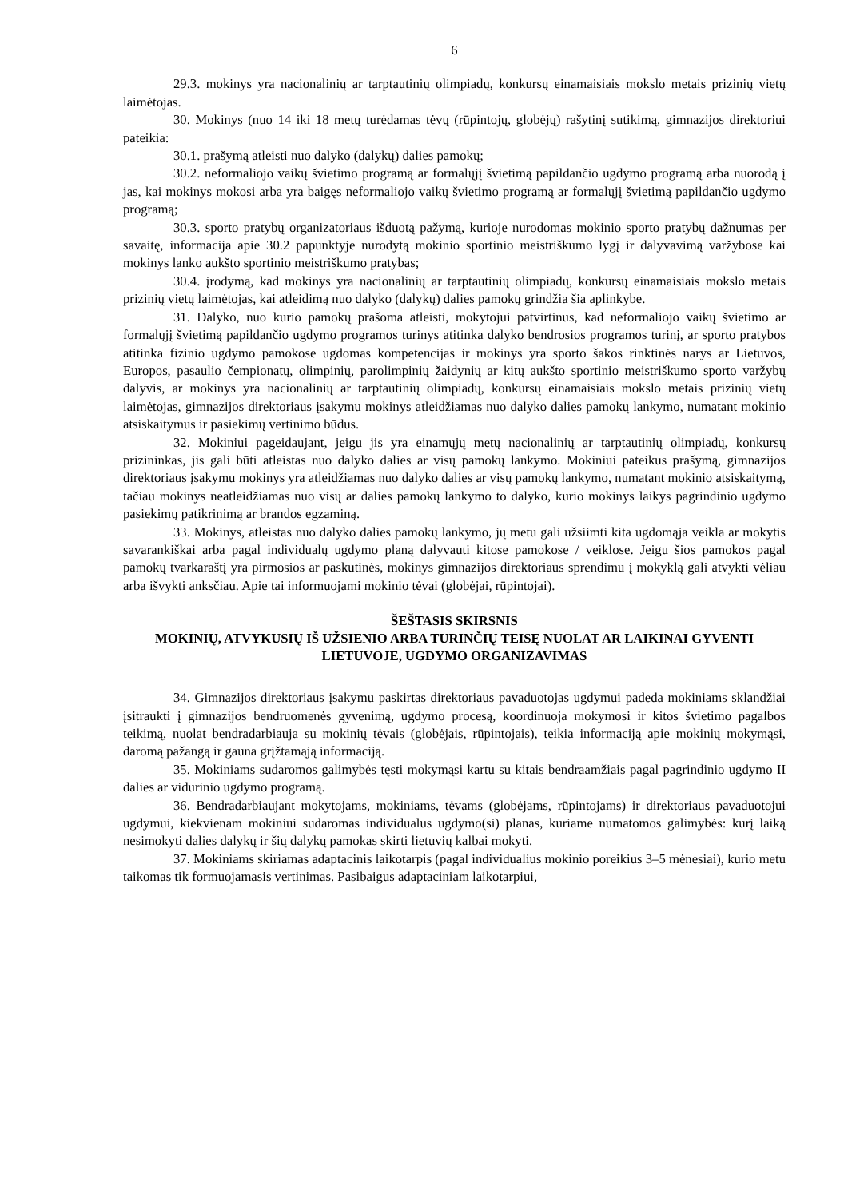6
29.3. mokinys yra nacionalinių ar tarptautinių olimpiadų, konkursų einamaisiais mokslo metais prizinių vietų laimėtojas.
30. Mokinys (nuo 14 iki 18 metų turėdamas tėvų (rūpintojų, globėjų) rašytinį sutikimą, gimnazijos direktoriui pateikia:
30.1. prašymą atleisti nuo dalyko (dalykų) dalies pamokų;
30.2. neformaliojo vaikų švietimo programą ar formalųjį švietimą papildančio ugdymo programą arba nuorodą į jas, kai mokinys mokosi arba yra baigęs neformaliojo vaikų švietimo programą ar formalųjį švietimą papildančio ugdymo programą;
30.3. sporto pratybų organizatoriaus išduotą pažymą, kurioje nurodomas mokinio sporto pratybų dažnumas per savaitę, informacija apie 30.2 papunktyje nurodytą mokinio sportinio meistriškumo lygį ir dalyvavimą varžybose kai mokinys lanko aukšto sportinio meistriškumo pratybas;
30.4. įrodymą, kad mokinys yra nacionalinių ar tarptautinių olimpiadų, konkursų einamaisiais mokslo metais prizinių vietų laimėtojas, kai atleidimą nuo dalyko (dalykų) dalies pamokų grindžia šia aplinkybe.
31. Dalyko, nuo kurio pamokų prašoma atleisti, mokytojui patvirtinus, kad neformaliojo vaikų švietimo ar formalųjį švietimą papildančio ugdymo programos turinys atitinka dalyko bendrosios programos turinį, ar sporto pratybos atitinka fizinio ugdymo pamokose ugdomas kompetencijas ir mokinys yra sporto šakos rinktinės narys ar Lietuvos, Europos, pasaulio čempionatų, olimpinių, parolimpinių žaidynių ar kitų aukšto sportinio meistriškumo sporto varžybų dalyvis, ar mokinys yra nacionalinių ar tarptautinių olimpiadų, konkursų einamaisiais mokslo metais prizinių vietų laimėtojas, gimnazijos direktoriaus įsakymu mokinys atleidžiamas nuo dalyko dalies pamokų lankymo, numatant mokinio atsiskaitymus ir pasiekimų vertinimo būdus.
32. Mokiniui pageidaujant, jeigu jis yra einamųjų metų nacionalinių ar tarptautinių olimpiadų, konkursų prizininkas, jis gali būti atleistas nuo dalyko dalies ar visų pamokų lankymo. Mokiniui pateikus prašymą, gimnazijos direktoriaus įsakymu mokinys yra atleidžiamas nuo dalyko dalies ar visų pamokų lankymo, numatant mokinio atsiskaitymą, tačiau mokinys neatleidžiamas nuo visų ar dalies pamokų lankymo to dalyko, kurio mokinys laikys pagrindinio ugdymo pasiekimų patikrinimą ar brandos egzaminą.
33. Mokinys, atleistas nuo dalyko dalies pamokų lankymo, jų metu gali užsiimti kita ugdomąja veikla ar mokytis savarankiškai arba pagal individualų ugdymo planą dalyvauti kitose pamokose / veiklose. Jeigu šios pamokos pagal pamokų tvarkaraštį yra pirmosios ar paskutinės, mokinys gimnazijos direktoriaus sprendimu į mokyklą gali atvykti vėliau arba išvykti anksčiau. Apie tai informuojami mokinio tėvai (globėjai, rūpintojai).
ŠEŠTASIS SKIRSNIS
MOKINIŲ, ATVYKUSIŲ IŠ UŽSIENIO ARBA TURINČIŲ TEISĘ NUOLAT AR LAIKINAI GYVENTI LIETUVOJE, UGDYMO ORGANIZAVIMAS
34. Gimnazijos direktoriaus įsakymu paskirtas direktoriaus pavaduotojas ugdymui padeda mokiniams sklandžiai įsitraukti į gimnazijos bendruomenės gyvenimą, ugdymo procesą, koordinuoja mokymosi ir kitos švietimo pagalbos teikimą, nuolat bendradarbiauja su mokinių tėvais (globėjais, rūpintojais), teikia informaciją apie mokinių mokymąsi, daromą pažangą ir gauna grįžtamąją informaciją.
35. Mokiniams sudaromos galimybės tęsti mokymąsi kartu su kitais bendraamžiais pagal pagrindinio ugdymo II dalies ar vidurinio ugdymo programą.
36. Bendradarbiaujant mokytojams, mokiniams, tėvams (globėjams, rūpintojams) ir direktoriaus pavaduotojui ugdymui, kiekvienam mokiniui sudaromas individualus ugdymo(si) planas, kuriame numatomos galimybės: kurį laiką nesimokyti dalies dalykų ir šių dalykų pamokas skirti lietuvių kalbai mokyti.
37. Mokiniams skiriamas adaptacinis laikotarpis (pagal individualius mokinio poreikius 3–5 mėnesiai), kurio metu taikomas tik formuojamasis vertinimas. Pasibaigus adaptaciniam laikotarpiui,